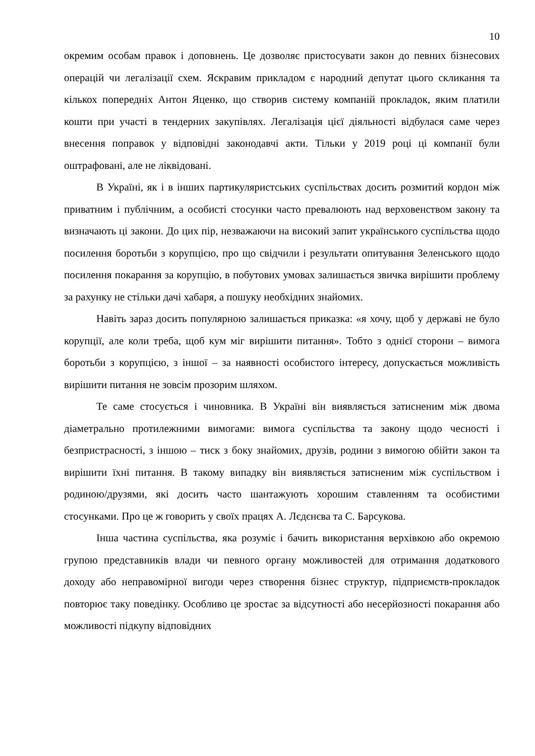10
окремим особам правок і доповнень. Це дозволяє пристосувати закон до певних бізнесових операцій чи легалізації схем. Яскравим прикладом є народний депутат цього скликання та кількох попередніх Антон Яценко, що створив систему компаній прокладок, яким платили кошти при участі в тендерних закупівлях. Легалізація цієї діяльності відбулася саме через внесення поправок у відповідні законодавчі акти. Тільки у 2019 році ці компанії були оштрафовані, але не ліквідовані.
В Україні, як і в інших партикуляристських суспільствах досить розмитий кордон між приватним і публічним, а особисті стосунки часто превалюють над верховенством закону та визначають ці закони. До цих пір, незважаючи на високий запит українського суспільства щодо посилення боротьби з корупцією, про що свідчили і результати опитування Зеленського щодо посилення покарання за корупцію, в побутових умовах залишається звичка вирішити проблему за рахунку не стільки дачі хабаря, а пошуку необхідних знайомих.
Навіть зараз досить популярною залишається приказка: «я хочу, щоб у державі не було корупції, але коли треба, щоб кум міг вирішити питання». Тобто з однієї сторони – вимога боротьби з корупцією, з іншої – за наявності особистого інтересу, допускається можливість вирішити питання не зовсім прозорим шляхом.
Те саме стосується і чиновника. В Україні він виявляється затисненим між двома діаметрально протилежними вимогами: вимога суспільства та закону щодо чесності і безпристрасності, з іншою – тиск з боку знайомих, друзів, родини з вимогою обійти закон та вирішити їхні питання. В такому випадку він виявляється затисненим між суспільством і родиною/друзями, які досить часто шантажують хорошим ставленням та особистими стосунками. Про це ж говорить у своїх працях А. Лєдєнєва та С. Барсукова.
Інша частина суспільства, яка розуміє і бачить використання верхівкою або окремою групою представників влади чи певного органу можливостей для отримання додаткового доходу або неправомірної вигоди через створення бізнес структур, підприємств-прокладок повторює таку поведінку. Особливо це зростає за відсутності або несерйозності покарання або можливості підкупу відповідних